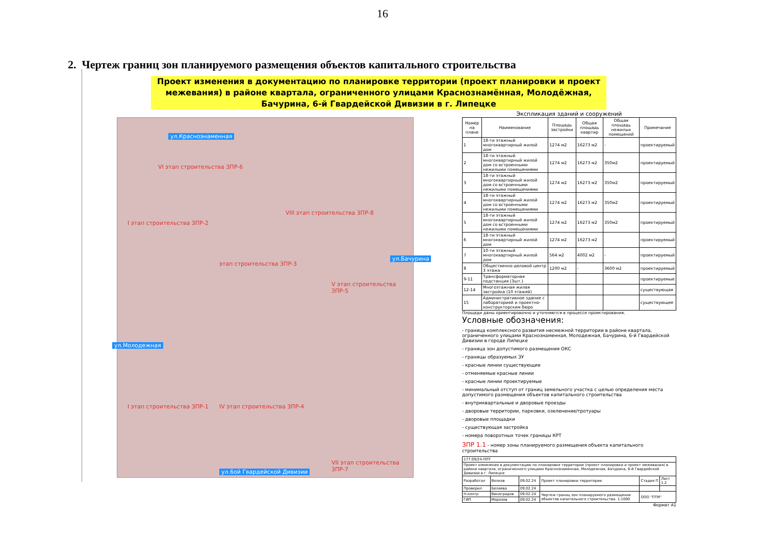16
2. Чертеж границ зон планируемого размещения объектов капитального строительства
Проект изменения в документацию по планировке территории (проект планировки и проект межевания) в районе квартала, ограниченного улицами Краснознамённая, Молодёжная, Бачурина, 6-й Гвардейской Дивизии в г. Липецке
ул.Красноэнаменная
VI этап строительства ЗПР-6
I этап строительства ЗПР-2
этап строительства ЗПР-3
VIII этап строительства ЗПР-8
V этап строительства ЗПР-5
I этап строительства ЗПР-1 IV этап строительства ЗПР-4
VII этап строительства ЗПР-7
ул.6ой Гвардейской Дивизии
ул.Молодежная
ул.Бачурина
Экспликация зданий и сооружений
| Номер на плане | Наименование | Площадь застройки | Общая площадь квартир | Общая площадь нежилых помещений | Примечание |
| --- | --- | --- | --- | --- | --- |
| 1 | 18-ти этажный многоквартирный жилой дом | 1274 м2 | 16273 м2 | - | проектируемый |
| 2 | 18-ти этажный многоквартирный жилой дом со встроенными нежилыми помещениями | 1274 м2 | 16273 м2 | 350м2 | проектируемый |
| 3 | 18-ти этажный многоквартирный жилой дом со встроенными нежилыми помещениями | 1274 м2 | 16273 м2 | 350м2 | проектируемый |
| 4 | 18-ти этажный многоквартирный жилой дом со встроенными нежилыми помещениями | 1274 м2 | 16273 м2 | 350м2 | проектируемый |
| 5 | 18-ти этажный многоквартирный жилой дом со встроенными нежилыми помещениями | 1274 м2 | 16273 м2 | 350м2 | проектируемый |
| 6 | 18-ти этажный многоквартирный жилой дом | 1274 м2 | 16273 м2 | | проектируемый |
| 7 | 10-ти этажный многоквартирный жилой дом | 564 м2 | 4002 м2 | - | проектируемый |
| 8 | Общественно-деловой центр 3 этажа | 1200 м2 | - | 3600 м2 | проектируемый |
| 9-11 | Трансформаторная подстанция (3шт.) | | | | проектируемые |
| 12-14 | Многоэтажная жилая застройка (10 этажей) | | | | существующая |
| 15 | Административное здание с лабораторией и проектно-конструкторским бюро | | | | существующее |
Площади даны ориентировочно и уточняются в процессе проектирования.
Условные обозначения:
- граница комплексного развития несмежной территории в районе квартала, ограниченного улицами Краснознаменная, Молодежная, Бачурина, 6-й Гвардейской Дивизии в городе Липецке
- граница зон допустимого размещения ОКС
- границы образуемых ЗУ
- красные линии существующие
- отменяемые красные линии
- красные линии проектируемые
- минимальный отступ от границ земельного участка с целью определения места допустимого размещения объектов капитального строительства
- внутриквартальные и дворовые проезды
- дворовые территории, парковки, озеленение/тротуары
- дворовые площадки
- существующая застройка
- номера поворотных точек границы КРТ
ЗПР 1.1 - номер зоны планируемого размещения объекта капитального строительства
| 177.09/24-ППТ | | | | | |
| Проект изменения в документацию по планировке территории (проект планировки и проект межевания) в районе квартала, ограниченного улицами Краснознаменная, Молодежная, Бачурина, 6-й Гвардейской Дивизии в г. Липецке | | | | | |
| Разработал | Волков | 09.02.24 | Проект планировки территории | Стадия П | Лист 1.2 |
| Проверил | Беляева | 09.02.24 | | | |
| Н.контр | Виноградов | 09.02.24 | Чертеж границ зон планируемого размещения объектов капитального строительства. 1:1000 | ООО "ПТМ" | |
| ГИП | Морозов | 09.02.24 | | | |
Формат А1